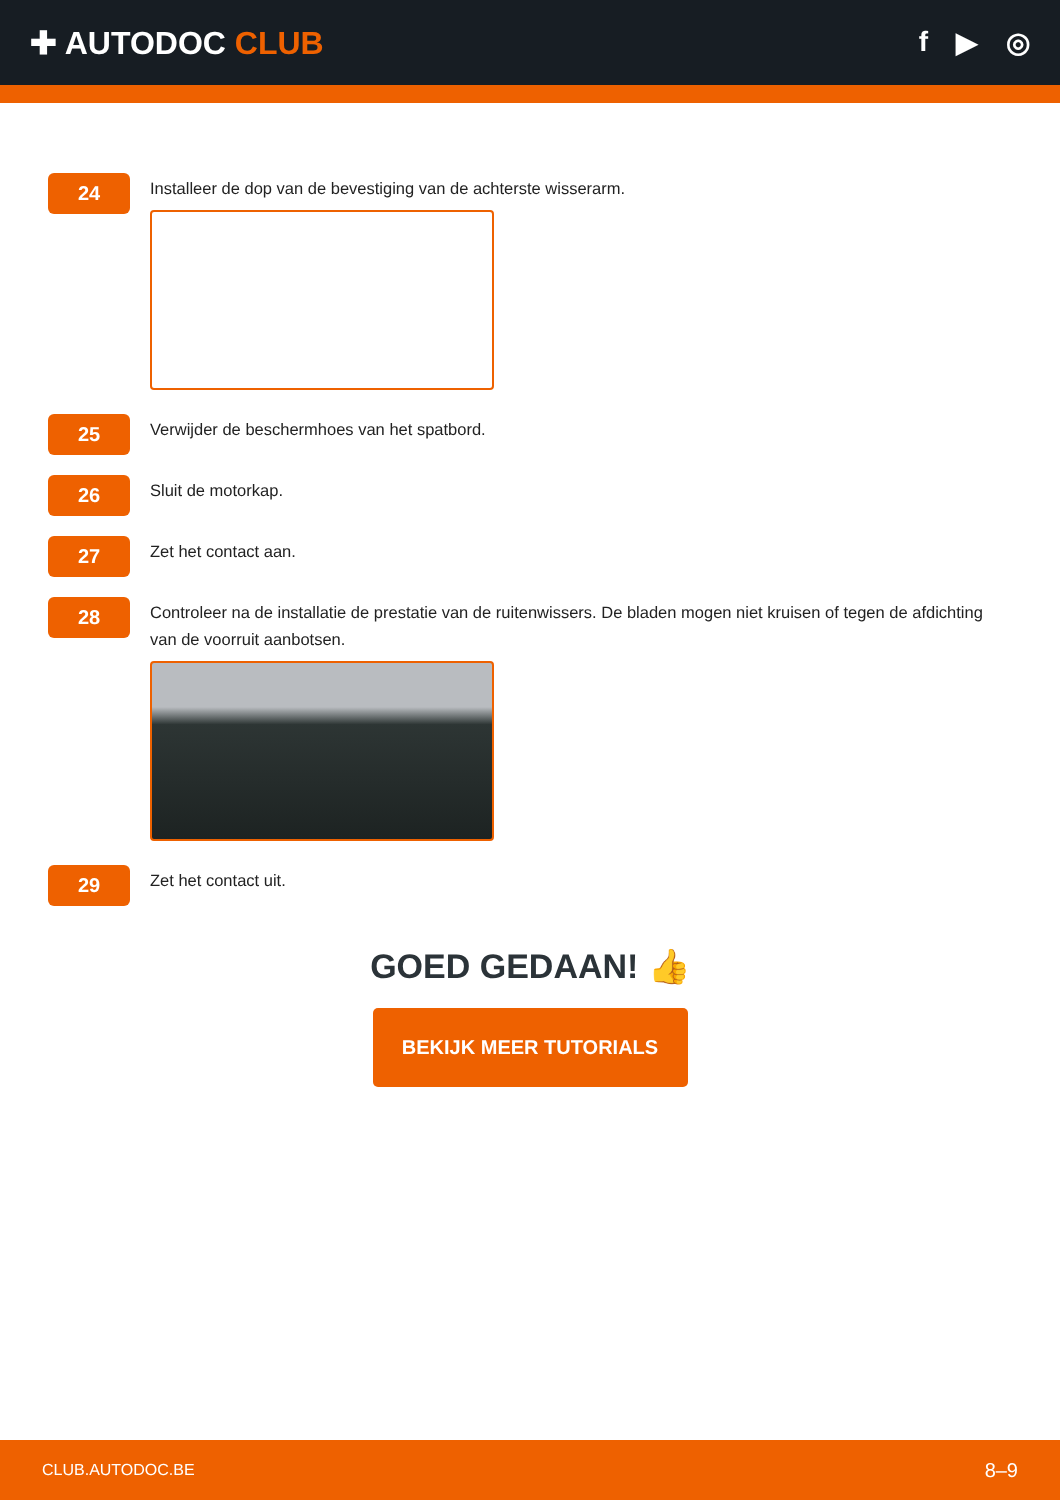✚ AUTODOC CLUB f ▶ ◎
24
Installeer de dop van de bevestiging van de achterste wisserarm.
25
Verwijder de beschermhoes van het spatbord.
26
Sluit de motorkap.
27
Zet het contact aan.
28
Controleer na de installatie de prestatie van de ruitenwissers. De bladen mogen niet kruisen of tegen de afdichting van de voorruit aanbotsen.
29
Zet het contact uit.
GOED GEDAAN! 👍
BEKIJK MEER TUTORIALS
CLUB.AUTODOC.BE 8–9